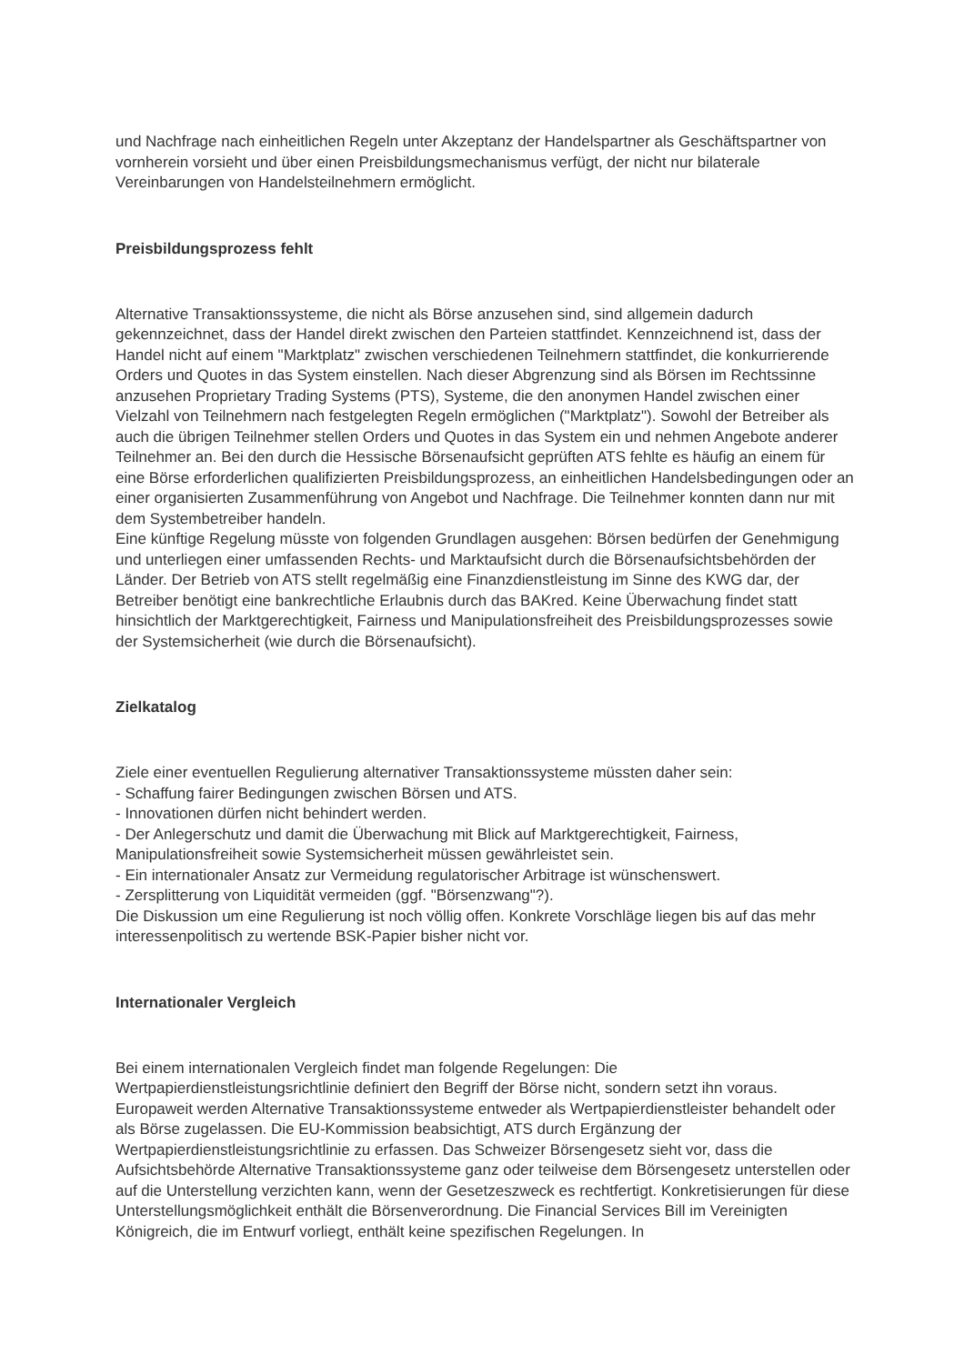und Nachfrage nach einheitlichen Regeln unter Akzeptanz der Handelspartner als Geschäftspartner von vornherein vorsieht und über einen Preisbildungsmechanismus verfügt, der nicht nur bilaterale Vereinbarungen von Handelsteilnehmern ermöglicht.
Preisbildungsprozess fehlt
Alternative Transaktionssysteme, die nicht als Börse anzusehen sind, sind allgemein dadurch gekennzeichnet, dass der Handel direkt zwischen den Parteien stattfindet. Kennzeichnend ist, dass der Handel nicht auf einem "Marktplatz" zwischen verschiedenen Teilnehmern stattfindet, die konkurrierende Orders und Quotes in das System einstellen. Nach dieser Abgrenzung sind als Börsen im Rechtssinne anzusehen Proprietary Trading Systems (PTS), Systeme, die den anonymen Handel zwischen einer Vielzahl von Teilnehmern nach festgelegten Regeln ermöglichen ("Marktplatz"). Sowohl der Betreiber als auch die übrigen Teilnehmer stellen Orders und Quotes in das System ein und nehmen Angebote anderer Teilnehmer an. Bei den durch die Hessische Börsenaufsicht geprüften ATS fehlte es häufig an einem für eine Börse erforderlichen qualifizierten Preisbildungsprozess, an einheitlichen Handelsbedingungen oder an einer organisierten Zusammenführung von Angebot und Nachfrage. Die Teilnehmer konnten dann nur mit dem Systembetreiber handeln.
Eine künftige Regelung müsste von folgenden Grundlagen ausgehen: Börsen bedürfen der Genehmigung und unterliegen einer umfassenden Rechts- und Marktaufsicht durch die Börsenaufsichtsbehörden der Länder. Der Betrieb von ATS stellt regelmäßig eine Finanzdienstleistung im Sinne des KWG dar, der Betreiber benötigt eine bankrechtliche Erlaubnis durch das BAKred. Keine Überwachung findet statt hinsichtlich der Marktgerechtigkeit, Fairness und Manipulationsfreiheit des Preisbildungsprozesses sowie der Systemsicherheit (wie durch die Börsenaufsicht).
Zielkatalog
Ziele einer eventuellen Regulierung alternativer Transaktionssysteme müssten daher sein:
- Schaffung fairer Bedingungen zwischen Börsen und ATS.
- Innovationen dürfen nicht behindert werden.
- Der Anlegerschutz und damit die Überwachung mit Blick auf Marktgerechtigkeit, Fairness, Manipulationsfreiheit sowie Systemsicherheit müssen gewährleistet sein.
- Ein internationaler Ansatz zur Vermeidung regulatorischer Arbitrage ist wünschenswert.
- Zersplitterung von Liquidität vermeiden (ggf. "Börsenzwang"?).
Die Diskussion um eine Regulierung ist noch völlig offen. Konkrete Vorschläge liegen bis auf das mehr interessenpolitisch zu wertende BSK-Papier bisher nicht vor.
Internationaler Vergleich
Bei einem internationalen Vergleich findet man folgende Regelungen: Die Wertpapierdienstleistungsrichtlinie definiert den Begriff der Börse nicht, sondern setzt ihn voraus. Europaweit werden Alternative Transaktionssysteme entweder als Wertpapierdienstleister behandelt oder als Börse zugelassen. Die EU-Kommission beabsichtigt, ATS durch Ergänzung der Wertpapierdienstleistungsrichtlinie zu erfassen. Das Schweizer Börsengesetz sieht vor, dass die Aufsichtsbehörde Alternative Transaktionssysteme ganz oder teilweise dem Börsengesetz unterstellen oder auf die Unterstellung verzichten kann, wenn der Gesetzeszweck es rechtfertigt. Konkretisierungen für diese Unterstellungsmöglichkeit enthält die Börsenverordnung. Die Financial Services Bill im Vereinigten Königreich, die im Entwurf vorliegt, enthält keine spezifischen Regelungen. In